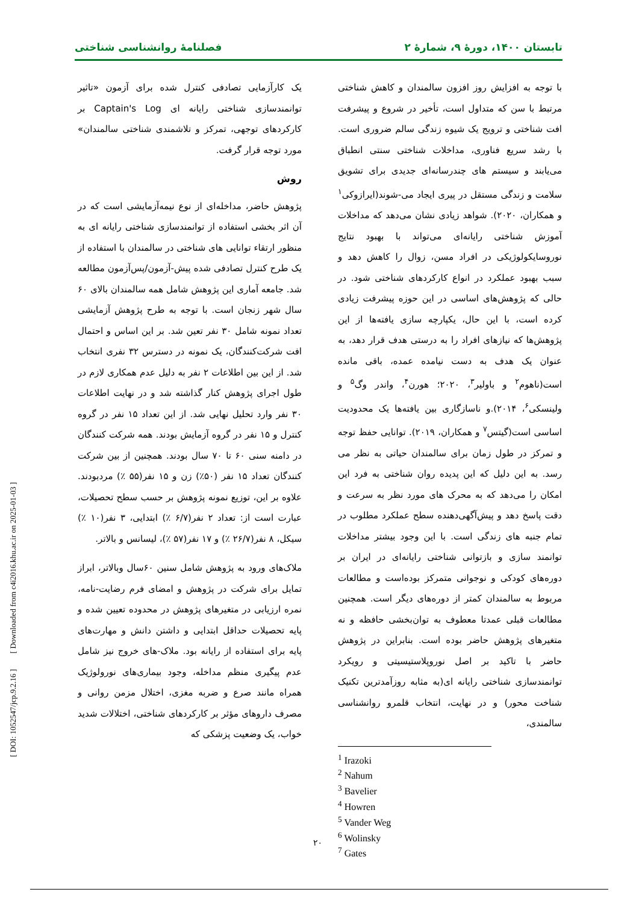تابستان ۱۴۰۰، دورهٔ ۹، شمارهٔ ۲ فصلنامهٔ روانشناسی شناختی
با توجه به افزایش روز افزون سالمندان و کاهش شناختی مرتبط با سن که متداول است، تأخیر در شروع و پیشرفت افت شناختی و ترویج یک شیوه زندگی سالم ضروری است. با رشد سریع فناوری، مداخلات شناختی سنتی انطباق می‌یابند و سیستم های چندرسانه‌ای جدیدی برای تشویق سلامت و زندگی مستقل در پیری ایجاد می-شوند(ایرازوکی<sup>۱</sup> و همکاران، ۲۰۲۰). شواهد زیادی نشان می‌دهد که مداخلات آموزش شناختی رایانه‌ای می‌تواند با بهبود نتایج نوروسایکولوژیکی در افراد مسن، زوال را کاهش دهد و سبب بهبود عملکرد در انواع کارکردهای شناختی شود. در حالی که پژوهش‌های اساسی در این حوزه پیشرفت زیادی کرده است، با این حال، یکپارچه سازی یافته‌ها از این پژوهش‌ها که نیازهای افراد را به درستی هدف قرار دهد، به عنوان یک هدف به دست نیامده عمده، باقی مانده است(ناهوم<sup>۲</sup> و باولیر<sup>۳</sup>، ۲۰۲۰؛ هورن<sup>۴</sup>، واندر وگ<sup>۵</sup> و ولینسکی<sup>۶</sup>، ۲۰۱۴).و ناسازگاری بین یافته‌ها یک محدودیت اساسی است(گیتس<sup>۷</sup> و همکاران، ۲۰۱۹). توانایی حفظ توجه و تمرکز در طول زمان برای سالمندان حیاتی به نظر می رسد. به این دلیل که این پدیده روان شناختی به فرد این امکان را می‌دهد که به محرک های مورد نظر به سرعت و دقت پاسخ دهد و پیش‌آگهی‌دهنده سطح عملکرد مطلوب در تمام جنبه های زندگی است. با این وجود بیشتر مداخلات توانمند سازی و بازتوانی شناختی رایانه‌ای در ایران بر دوره‌های کودکی و نوجوانی متمرکز بوده‌است و مطالعات مربوط به سالمندان کمتر از دوره‌های دیگر است. همچنین مطالعات قبلی عمدتا معطوف به توان‌بخشی حافظه و نه متغیرهای پژوهش حاضر بوده است. بنابراین در پژوهش حاضر با تاکید بر اصل نوروپلاستیسیتی و رویکرد توانمندسازی شناختی رایانه ای(به مثابه روزآمدترین تکنیک شناخت محور) و در نهایت، انتخاب قلمرو روانشناسی سالمندی،
<sup>1</sup> Irazoki
<sup>2</sup> Nahum
<sup>3</sup> Bavelier
<sup>4</sup> Howren
<sup>5</sup> Vander Weg
<sup>6</sup> Wolinsky
<sup>7</sup> Gates
یک کارآزمایی تصادفی کنترل شده برای آزمون «تاثیر توانمندسازی شناختی رایانه ای Captain's Log بر کارکردهای توجهی، تمرکز و تلاشمندی شناختی سالمندان» مورد توجه قرار گرفت.
روش
پژوهش حاضر، مداخله‌ای از نوع نیمه‌آزمایشی است که در آن اثر بخشی استفاده از توانمندسازی شناختی رایانه ای به منظور ارتقاء توانایی های شناختی در سالمندان با استفاده از یک طرح کنترل تصادفی شده پیش-آزمون/پس‌آزمون مطالعه شد. جامعه آماری این پژوهش شامل همه سالمندان بالای ۶۰ سال شهر زنجان است. با توجه به طرح پژوهش آزمایشی تعداد نمونه شامل ۳۰ نفر تعین شد. بر این اساس و احتمال افت شرکت‌کنندگان، یک نمونه در دسترس ۳۲ نفری انتخاب شد. از این بین اطلاعات ۲ نفر به دلیل عدم همکاری لازم در طول اجرای پژوهش کنار گذاشته شد و در نهایت اطلاعات ۳۰ نفر وارد تحلیل نهایی شد. از این تعداد ۱۵ نفر در گروه کنترل و ۱۵ نفر در گروه آزمایش بودند. همه شرکت کنندگان در دامنه سنی ۶۰ تا ۷۰ سال بودند. همچنین از بین شرکت کنندگان تعداد ۱۵ نفر (۵۰٪) زن و ۱۵ نفر(۵۵ ٪) مردبودند. علاوه بر این، توزیع نمونه پژوهش بر حسب سطح تحصیلات، عبارت است از: تعداد ۲ نفر(۶/۷ ٪) ابتدایی، ۳ نفر(۱۰ ٪) سیکل، ۸ نفر(۲۶/۷ ٪) و ۱۷ نفر(۵۷ ٪)، لیسانس و بالاتر.
ملاک‌های ورود به پژوهش شامل سنین ۶۰سال وبالاتر، ابراز تمایل برای شرکت در پژوهش و امضای فرم رضایت-نامه، نمره ارزیابی در متغیرهای پژوهش در محدوده تعیین شده و پایه تحصیلات حداقل ابتدایی و داشتن دانش و مهارت‌های پایه برای استفاده از رایانه بود. ملاک-های خروج نیز شامل عدم پیگیری منظم مداخله، وجود بیماری‌های نورولوژیک همراه مانند صرع و ضربه مغزی، اختلال مزمن روانی و مصرف داروهای مؤثر بر کارکردهای شناختی، اختلالات شدید خواب، یک وضعیت پزشکی که
۲۰
[ DOI: 1052547/jcp.9.2.16 ] [ Downloaded from c4i2016.khu.ac.ir on 2025-01-03 ]